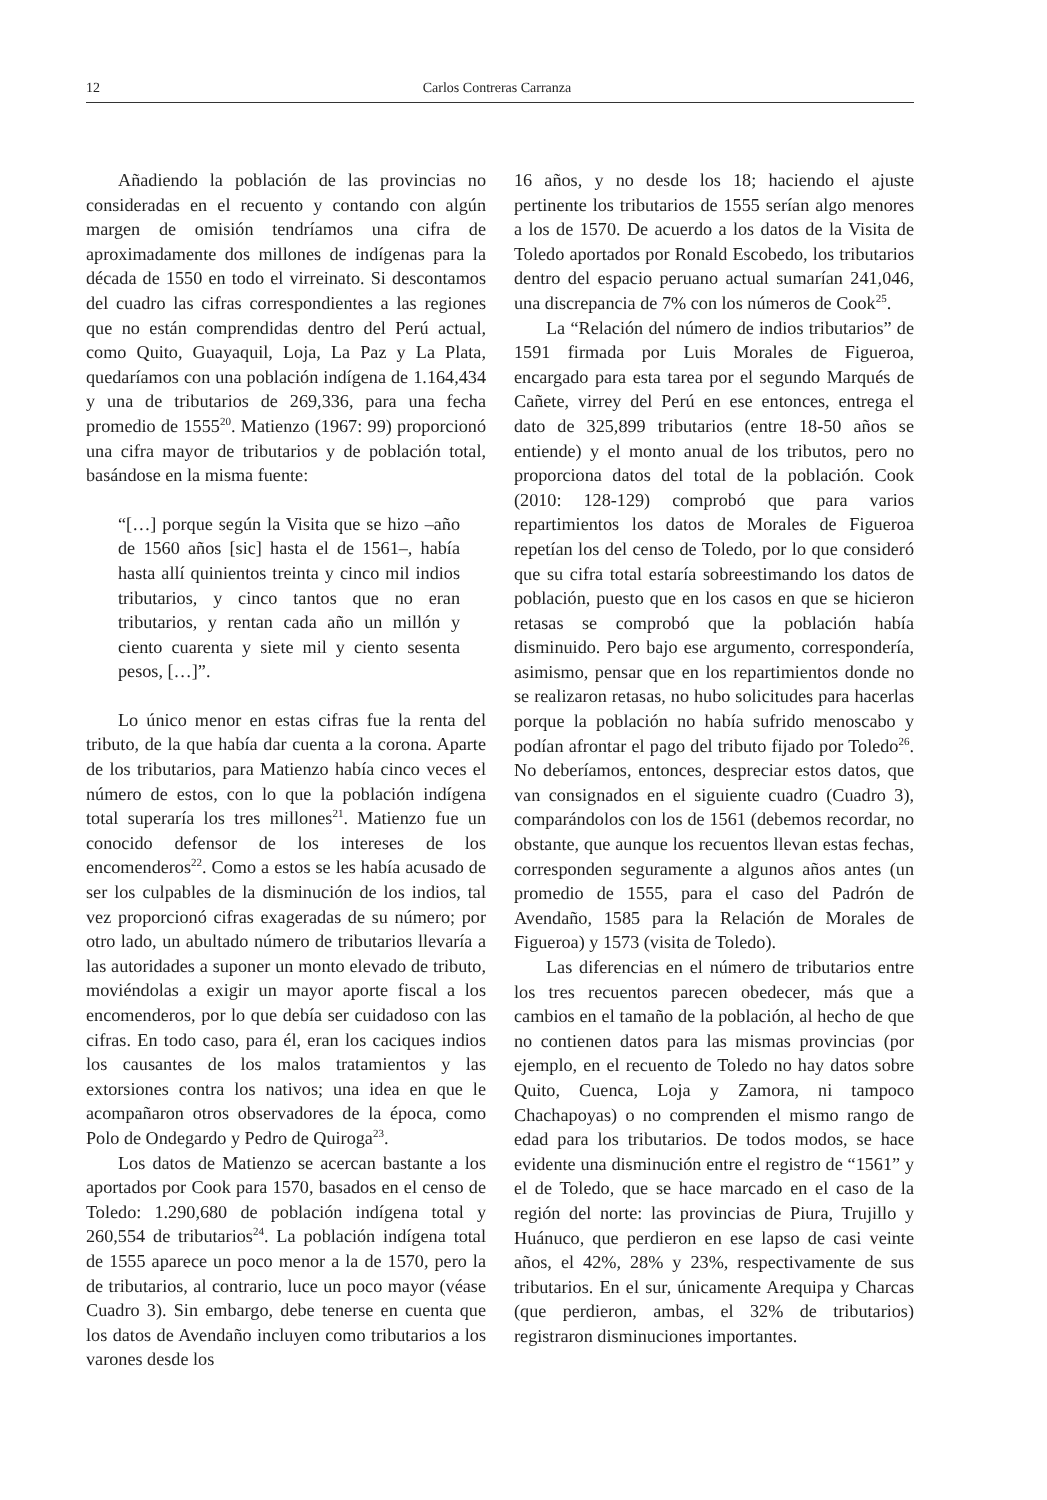12 Carlos Contreras Carranza
Añadiendo la población de las provincias no consideradas en el recuento y contando con algún margen de omisión tendríamos una cifra de aproximadamente dos millones de indígenas para la década de 1550 en todo el virreinato. Si descontamos del cuadro las cifras correspondientes a las regiones que no están comprendidas dentro del Perú actual, como Quito, Guayaquil, Loja, La Paz y La Plata, quedaríamos con una población indígena de 1.164,434 y una de tributarios de 269,336, para una fecha promedio de 1555<sup>20</sup>. Matienzo (1967: 99) proporcionó una cifra mayor de tributarios y de población total, basándose en la misma fuente:
“[…] porque según la Visita que se hizo –año de 1560 años [sic] hasta el de 1561–, había hasta allí quinientos treinta y cinco mil indios tributarios, y cinco tantos que no eran tributarios, y rentan cada año un millón y ciento cuarenta y siete mil y ciento sesenta pesos, […]”.
Lo único menor en estas cifras fue la renta del tributo, de la que había dar cuenta a la corona. Aparte de los tributarios, para Matienzo había cinco veces el número de estos, con lo que la población indígena total superaría los tres millones<sup>21</sup>. Matienzo fue un conocido defensor de los intereses de los encomenderos<sup>22</sup>. Como a estos se les había acusado de ser los culpables de la disminución de los indios, tal vez proporcionó cifras exageradas de su número; por otro lado, un abultado número de tributarios llevaría a las autoridades a suponer un monto elevado de tributo, moviéndolas a exigir un mayor aporte fiscal a los encomenderos, por lo que debía ser cuidadoso con las cifras. En todo caso, para él, eran los caciques indios los causantes de los malos tratamientos y las extorsiones contra los nativos; una idea en que le acompañaron otros observadores de la época, como Polo de Ondegardo y Pedro de Quiroga<sup>23</sup>.
Los datos de Matienzo se acercan bastante a los aportados por Cook para 1570, basados en el censo de Toledo: 1.290,680 de población indígena total y 260,554 de tributarios<sup>24</sup>. La población indígena total de 1555 aparece un poco menor a la de 1570, pero la de tributarios, al contrario, luce un poco mayor (véase Cuadro 3). Sin embargo, debe tenerse en cuenta que los datos de Avendaño incluyen como tributarios a los varones desde los
16 años, y no desde los 18; haciendo el ajuste pertinente los tributarios de 1555 serían algo menores a los de 1570. De acuerdo a los datos de la Visita de Toledo aportados por Ronald Escobedo, los tributarios dentro del espacio peruano actual sumarían 241,046, una discrepancia de 7% con los números de Cook<sup>25</sup>.
La “Relación del número de indios tributarios” de 1591 firmada por Luis Morales de Figueroa, encargado para esta tarea por el segundo Marqués de Cañete, virrey del Perú en ese entonces, entrega el dato de 325,899 tributarios (entre 18-50 años se entiende) y el monto anual de los tributos, pero no proporciona datos del total de la población. Cook (2010: 128-129) comprobó que para varios repartimientos los datos de Morales de Figueroa repetían los del censo de Toledo, por lo que consideró que su cifra total estaría sobreestimando los datos de población, puesto que en los casos en que se hicieron retasas se comprobó que la población había disminuido. Pero bajo ese argumento, correspondería, asimismo, pensar que en los repartimientos donde no se realizaron retasas, no hubo solicitudes para hacerlas porque la población no había sufrido menoscabo y podían afrontar el pago del tributo fijado por Toledo<sup>26</sup>. No deberíamos, entonces, despreciar estos datos, que van consignados en el siguiente cuadro (Cuadro 3), comparándolos con los de 1561 (debemos recordar, no obstante, que aunque los recuentos llevan estas fechas, corresponden seguramente a algunos años antes (un promedio de 1555, para el caso del Padrón de Avendaño, 1585 para la Relación de Morales de Figueroa) y 1573 (visita de Toledo).
Las diferencias en el número de tributarios entre los tres recuentos parecen obedecer, más que a cambios en el tamaño de la población, al hecho de que no contienen datos para las mismas provincias (por ejemplo, en el recuento de Toledo no hay datos sobre Quito, Cuenca, Loja y Zamora, ni tampoco Chachapoyas) o no comprenden el mismo rango de edad para los tributarios. De todos modos, se hace evidente una disminución entre el registro de “1561” y el de Toledo, que se hace marcado en el caso de la región del norte: las provincias de Piura, Trujillo y Huánuco, que perdieron en ese lapso de casi veinte años, el 42%, 28% y 23%, respectivamente de sus tributarios. En el sur, únicamente Arequipa y Charcas (que perdieron, ambas, el 32% de tributarios) registraron disminuciones importantes.